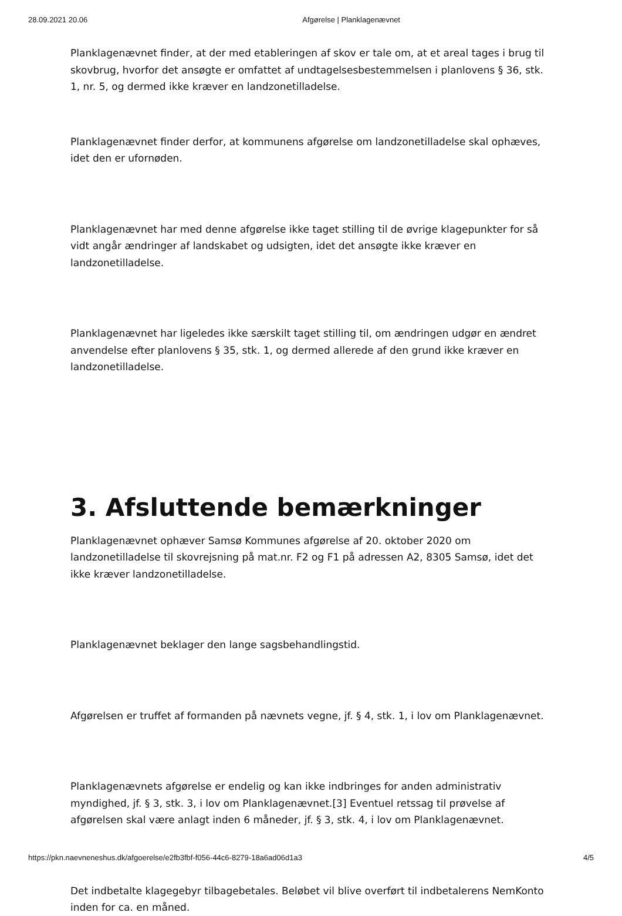28.09.2021 20.06 Afgørelse | Planklagenævnet
Planklagenævnet finder, at der med etableringen af skov er tale om, at et areal tages i brug til skovbrug, hvorfor det ansøgte er omfattet af undtagelsesbestemmelsen i planlovens § 36, stk. 1, nr. 5, og dermed ikke kræver en landzonetilladelse.
Planklagenævnet finder derfor, at kommunens afgørelse om landzonetilladelse skal ophæves, idet den er ufornøden.
Planklagenævnet har med denne afgørelse ikke taget stilling til de øvrige klagepunkter for så vidt angår ændringer af landskabet og udsigten, idet det ansøgte ikke kræver en landzonetilladelse.
Planklagenævnet har ligeledes ikke særskilt taget stilling til, om ændringen udgør en ændret anvendelse efter planlovens § 35, stk. 1, og dermed allerede af den grund ikke kræver en landzonetilladelse.
3. Afsluttende bemærkninger
Planklagenævnet ophæver Samsø Kommunes afgørelse af 20. oktober 2020 om landzonetilladelse til skovrejsning på mat.nr. F2 og F1 på adressen A2, 8305 Samsø, idet det ikke kræver landzonetilladelse.
Planklagenævnet beklager den lange sagsbehandlingstid.
Afgørelsen er truffet af formanden på nævnets vegne, jf. § 4, stk. 1, i lov om Planklagenævnet.
Planklagenævnets afgørelse er endelig og kan ikke indbringes for anden administrativ myndighed, jf. § 3, stk. 3, i lov om Planklagenævnet.[3] Eventuel retssag til prøvelse af afgørelsen skal være anlagt inden 6 måneder, jf. § 3, stk. 4, i lov om Planklagenævnet.
Det indbetalte klagegebyr tilbagebetales. Beløbet vil blive overført til indbetalerens NemKonto inden for ca. en måned.
https://pkn.naevneneshus.dk/afgoerelse/e2fb3fbf-f056-44c6-8279-18a6ad06d1a3 4/5